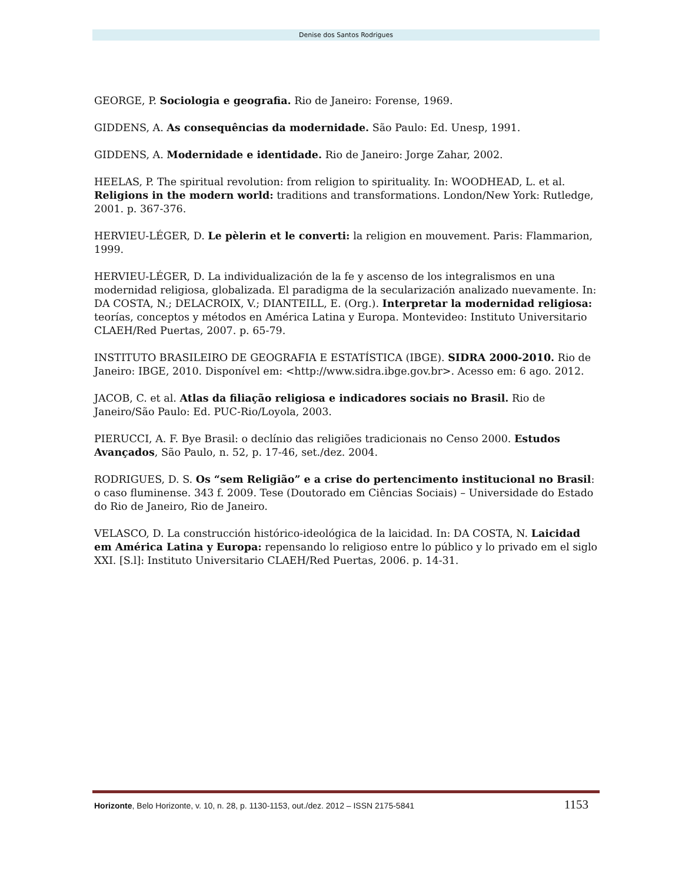Denise dos Santos Rodrigues
GEORGE, P. Sociologia e geografia. Rio de Janeiro: Forense, 1969.
GIDDENS, A. As consequências da modernidade. São Paulo: Ed. Unesp, 1991.
GIDDENS, A. Modernidade e identidade. Rio de Janeiro: Jorge Zahar, 2002.
HEELAS, P. The spiritual revolution: from religion to spirituality. In: WOODHEAD, L. et al. Religions in the modern world: traditions and transformations. London/New York: Rutledge, 2001. p. 367-376.
HERVIEU-LÉGER, D. Le pèlerin et le converti: la religion en mouvement. Paris: Flammarion, 1999.
HERVIEU-LÉGER, D. La individualización de la fe y ascenso de los integralismos en una modernidad religiosa, globalizada. El paradigma de la secularización analizado nuevamente. In: DA COSTA, N.; DELACROIX, V.; DIANTEILL, E. (Org.). Interpretar la modernidad religiosa: teorías, conceptos y métodos en América Latina y Europa. Montevideo: Instituto Universitario CLAEH/Red Puertas, 2007. p. 65-79.
INSTITUTO BRASILEIRO DE GEOGRAFIA E ESTATÍSTICA (IBGE). SIDRA 2000-2010. Rio de Janeiro: IBGE, 2010. Disponível em: <http://www.sidra.ibge.gov.br>. Acesso em: 6 ago. 2012.
JACOB, C. et al. Atlas da filiação religiosa e indicadores sociais no Brasil. Rio de Janeiro/São Paulo: Ed. PUC-Rio/Loyola, 2003.
PIERUCCI, A. F. Bye Brasil: o declínio das religiões tradicionais no Censo 2000. Estudos Avançados, São Paulo, n. 52, p. 17-46, set./dez. 2004.
RODRIGUES, D. S. Os “sem Religião” e a crise do pertencimento institucional no Brasil: o caso fluminense. 343 f. 2009. Tese (Doutorado em Ciências Sociais) – Universidade do Estado do Rio de Janeiro, Rio de Janeiro.
VELASCO, D. La construcción histórico-ideológica de la laicidad. In: DA COSTA, N. Laicidad em América Latina y Europa: repensando lo religioso entre lo público y lo privado em el siglo XXI. [S.l]: Instituto Universitario CLAEH/Red Puertas, 2006. p. 14-31.
Horizonte, Belo Horizonte, v. 10, n. 28, p. 1130-1153, out./dez. 2012 – ISSN 2175-5841 1153